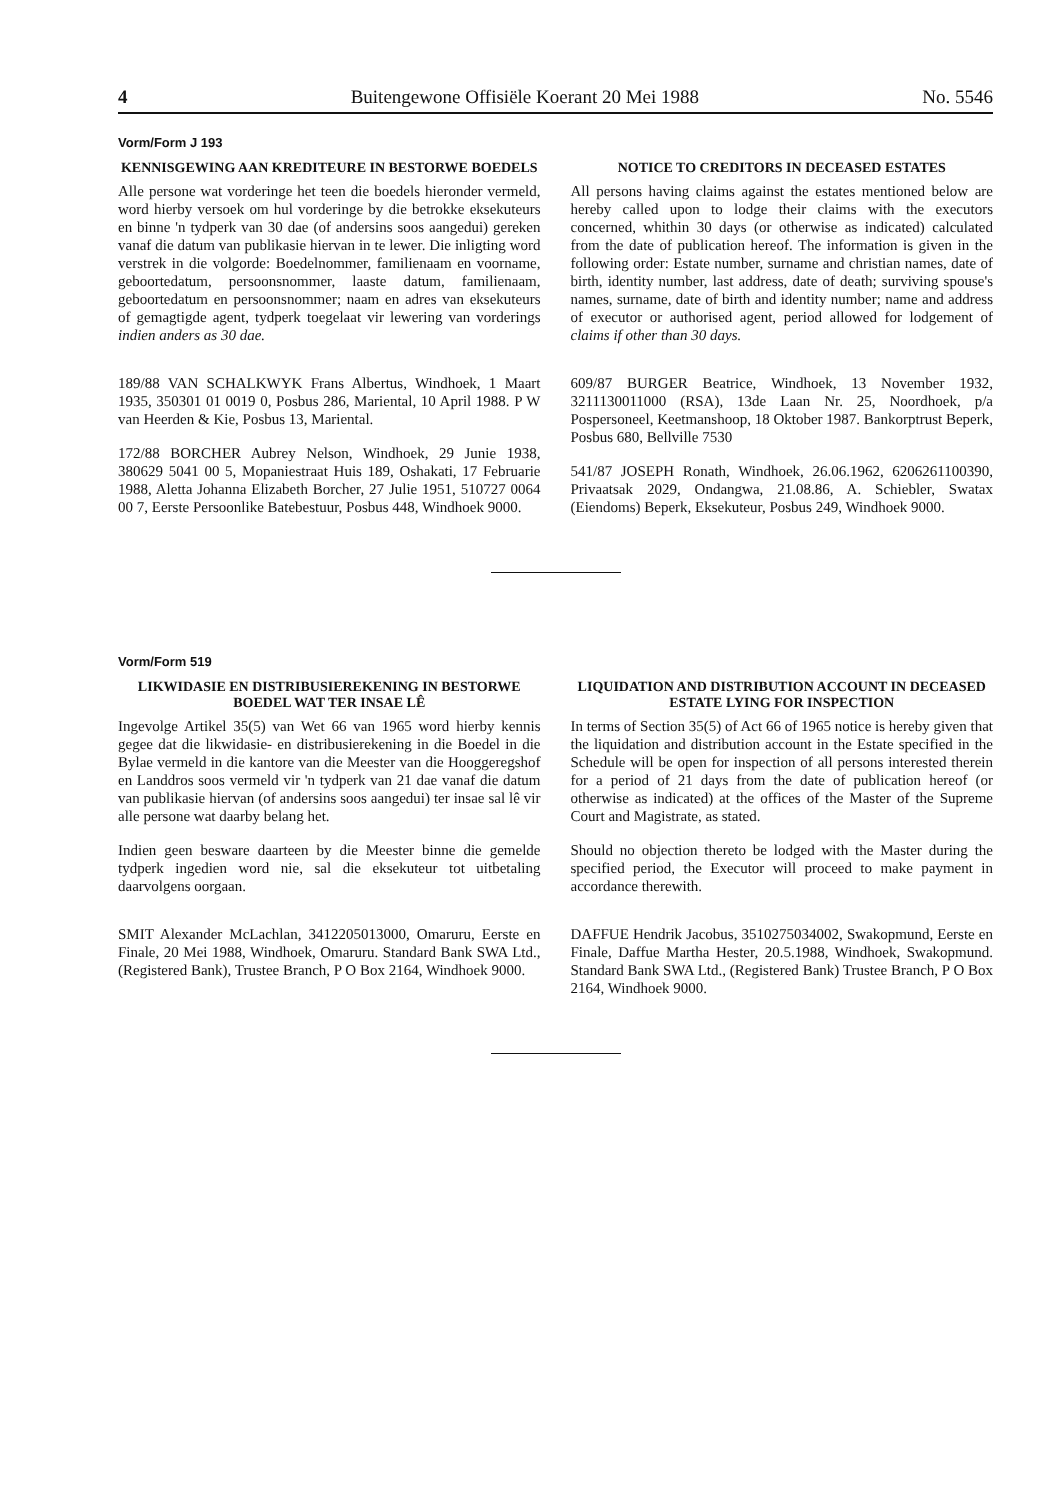4 Buitengewone Offisiële Koerant 20 Mei 1988 No. 5546
Vorm/Form J 193
KENNISGEWING AAN KREDITEURE IN BESTORWE BOEDELS
Alle persone wat vorderinge het teen die boedels hieronder vermeld, word hierby versoek om hul vorderinge by die betrokke eksekuteurs en binne 'n tydperk van 30 dae (of andersins soos aangedui) gereken vanaf die datum van publikasie hiervan in te lewer. Die inligting word verstrek in die volgorde: Boedelnommer, familienaam en voorname, geboortedatum, persoonsnommer, laaste datum, familienaam, geboortedatum en persoonsnommer; naam en adres van eksekuteurs of gemagtigde agent, tydperk toegelaat vir lewering van vorderings indien anders as 30 dae.
189/88 VAN SCHALKWYK Frans Albertus, Windhoek, 1 Maart 1935, 350301 01 0019 0, Posbus 286, Mariental, 10 April 1988. P W van Heerden & Kie, Posbus 13, Mariental.
172/88 BORCHER Aubrey Nelson, Windhoek, 29 Junie 1938, 380629 5041 00 5, Mopaniestraat Huis 189, Oshakati, 17 Februarie 1988, Aletta Johanna Elizabeth Borcher, 27 Julie 1951, 510727 0064 00 7, Eerste Persoonlike Batebestuur, Posbus 448, Windhoek 9000.
NOTICE TO CREDITORS IN DECEASED ESTATES
All persons having claims against the estates mentioned below are hereby called upon to lodge their claims with the executors concerned, whithin 30 days (or otherwise as indicated) calculated from the date of publication hereof. The information is given in the following order: Estate number, surname and christian names, date of birth, identity number, last address, date of death; surviving spouse's names, surname, date of birth and identity number; name and address of executor or authorised agent, period allowed for lodgement of claims if other than 30 days.
609/87 BURGER Beatrice, Windhoek, 13 November 1932, 3211130011000 (RSA), 13de Laan Nr. 25, Noordhoek, p/a Pospersoneel, Keetmanshoop, 18 Oktober 1987. Bankorptrust Beperk, Posbus 680, Bellville 7530
541/87 JOSEPH Ronath, Windhoek, 26.06.1962, 6206261100390, Privaatsak 2029, Ondangwa, 21.08.86, A. Schiebler, Swatax (Eiendoms) Beperk, Eksekuteur, Posbus 249, Windhoek 9000.
Vorm/Form 519
LIKWIDASIE EN DISTRIBUSIEREKENING IN BESTORWE BOEDEL WAT TER INSAE LÊ
Ingevolge Artikel 35(5) van Wet 66 van 1965 word hierby kennis gegee dat die likwidasie- en distribusierekening in die Boedel in die Bylae vermeld in die kantore van die Meester van die Hooggeregshof en Landdros soos vermeld vir 'n tydperk van 21 dae vanaf die datum van publikasie hiervan (of andersins soos aangedui) ter insae sal lê vir alle persone wat daarby belang het.
Indien geen besware daarteen by die Meester binne die gemelde tydperk ingedien word nie, sal die eksekuteur tot uitbetaling daarvolgens oorgaan.
SMIT Alexander McLachlan, 3412205013000, Omaruru, Eerste en Finale, 20 Mei 1988, Windhoek, Omaruru. Standard Bank SWA Ltd., (Registered Bank), Trustee Branch, P O Box 2164, Windhoek 9000.
LIQUIDATION AND DISTRIBUTION ACCOUNT IN DECEASED ESTATE LYING FOR INSPECTION
In terms of Section 35(5) of Act 66 of 1965 notice is hereby given that the liquidation and distribution account in the Estate specified in the Schedule will be open for inspection of all persons interested therein for a period of 21 days from the date of publication hereof (or otherwise as indicated) at the offices of the Master of the Supreme Court and Magistrate, as stated.
Should no objection thereto be lodged with the Master during the specified period, the Executor will proceed to make payment in accordance therewith.
DAFFUE Hendrik Jacobus, 3510275034002, Swakopmund, Eerste en Finale, Daffue Martha Hester, 20.5.1988, Windhoek, Swakopmund. Standard Bank SWA Ltd., (Registered Bank) Trustee Branch, P O Box 2164, Windhoek 9000.